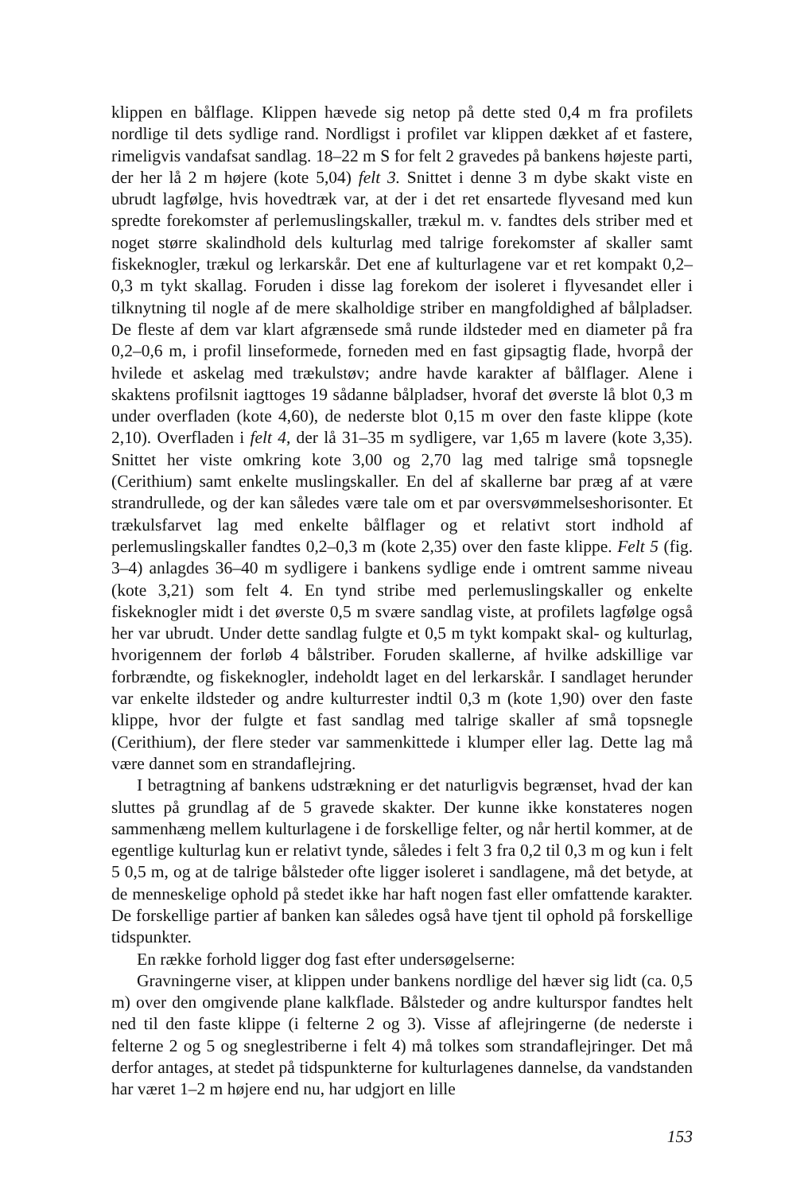klippen en bålflage. Klippen hævede sig netop på dette sted 0,4 m fra profilets nordlige til dets sydlige rand. Nordligst i profilet var klippen dækket af et fastere, rimeligvis vandafsat sandlag. 18–22 m S for felt 2 gravedes på bankens højeste parti, der her lå 2 m højere (kote 5,04) felt 3. Snittet i denne 3 m dybe skakt viste en ubrudt lagfølge, hvis hovedtræk var, at der i det ret ensartede flyvesand med kun spredte forekomster af perlemuslingskaller, trækul m. v. fandtes dels striber med et noget større skalindhold dels kulturlag med talrige forekomster af skaller samt fiskeknogler, trækul og lerkarskår. Det ene af kulturlagene var et ret kompakt 0,2–0,3 m tykt skallag. Foruden i disse lag forekom der isoleret i flyvesandet eller i tilknytning til nogle af de mere skalholdige striber en mangfoldighed af bålpladser. De fleste af dem var klart afgrænsede små runde ildsteder med en diameter på fra 0,2–0,6 m, i profil linseformede, forneden med en fast gipsagtig flade, hvorpå der hvilede et askelag med trækulstøv; andre havde karakter af bålflager. Alene i skaktens profilsnit iagttoges 19 sådanne bålpladser, hvoraf det øverste lå blot 0,3 m under overfladen (kote 4,60), de nederste blot 0,15 m over den faste klippe (kote 2,10). Overfladen i felt 4, der lå 31–35 m sydligere, var 1,65 m lavere (kote 3,35). Snittet her viste omkring kote 3,00 og 2,70 lag med talrige små topsnegle (Cerithium) samt enkelte muslingskaller. En del af skallerne bar præg af at være strandrullede, og der kan således være tale om et par oversvømmelseshorisonter. Et trækulsfarvet lag med enkelte bålflager og et relativt stort indhold af perlemuslingskaller fandtes 0,2–0,3 m (kote 2,35) over den faste klippe. Felt 5 (fig. 3–4) anlagdes 36–40 m sydligere i bankens sydlige ende i omtrent samme niveau (kote 3,21) som felt 4. En tynd stribe med perlemuslingskaller og enkelte fiskeknogler midt i det øverste 0,5 m svære sandlag viste, at profilets lagfølge også her var ubrudt. Under dette sandlag fulgte et 0,5 m tykt kompakt skal- og kulturlag, hvorigennem der forløb 4 bålstriber. Foruden skallerne, af hvilke adskillige var forbrændte, og fiskeknogler, indeholdt laget en del lerkarskår. I sandlaget herunder var enkelte ildsteder og andre kulturrester indtil 0,3 m (kote 1,90) over den faste klippe, hvor der fulgte et fast sandlag med talrige skaller af små topsnegle (Cerithium), der flere steder var sammenkittede i klumper eller lag. Dette lag må være dannet som en strandaflejring.
I betragtning af bankens udstrækning er det naturligvis begrænset, hvad der kan sluttes på grundlag af de 5 gravede skakter. Der kunne ikke konstateres nogen sammenhæng mellem kulturlagene i de forskellige felter, og når hertil kommer, at de egentlige kulturlag kun er relativt tynde, således i felt 3 fra 0,2 til 0,3 m og kun i felt 5 0,5 m, og at de talrige bålsteder ofte ligger isoleret i sandlagene, må det betyde, at de menneskelige ophold på stedet ikke har haft nogen fast eller omfattende karakter. De forskellige partier af banken kan således også have tjent til ophold på forskellige tidspunkter.
En række forhold ligger dog fast efter undersøgelserne:
Gravningerne viser, at klippen under bankens nordlige del hæver sig lidt (ca. 0,5 m) over den omgivende plane kalkflade. Bålsteder og andre kulturspor fandtes helt ned til den faste klippe (i felterne 2 og 3). Visse af aflejringerne (de nederste i felterne 2 og 5 og sneglestriberne i felt 4) må tolkes som strandaflejringer. Det må derfor antages, at stedet på tidspunkterne for kulturlagenes dannelse, da vandstanden har været 1–2 m højere end nu, har udgjort en lille
153